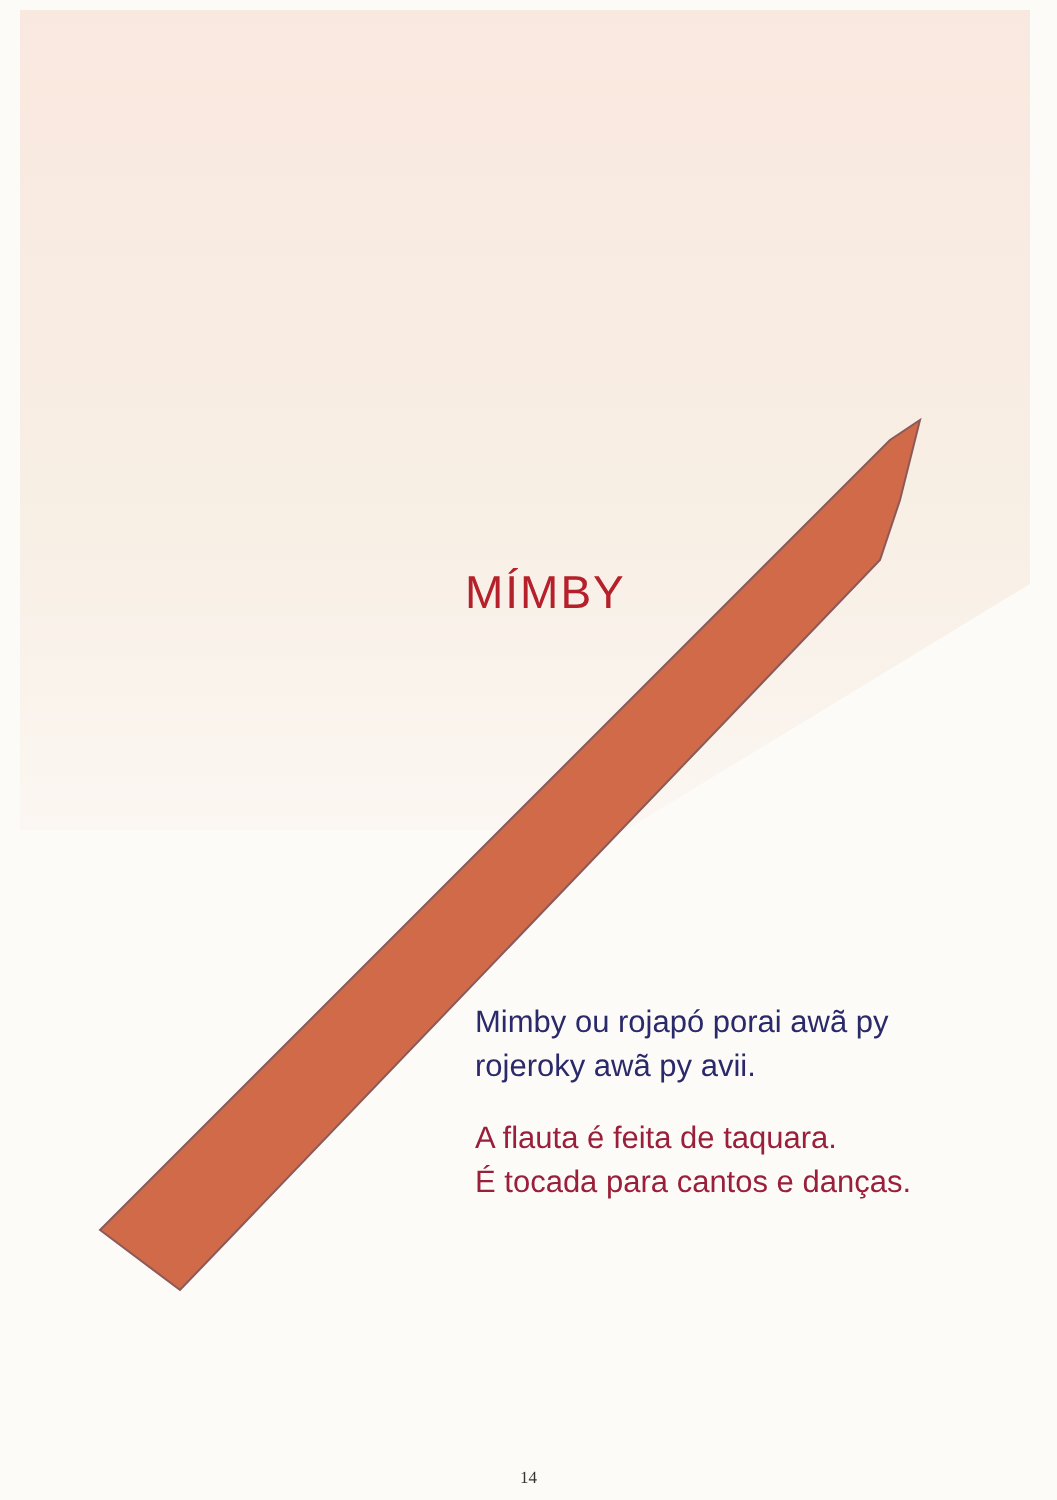MÍMBY
Mimby ou rojapó porai awã py
rojeroky awã py avii.
A flauta é feita de taquara.
É tocada para cantos e danças.
14